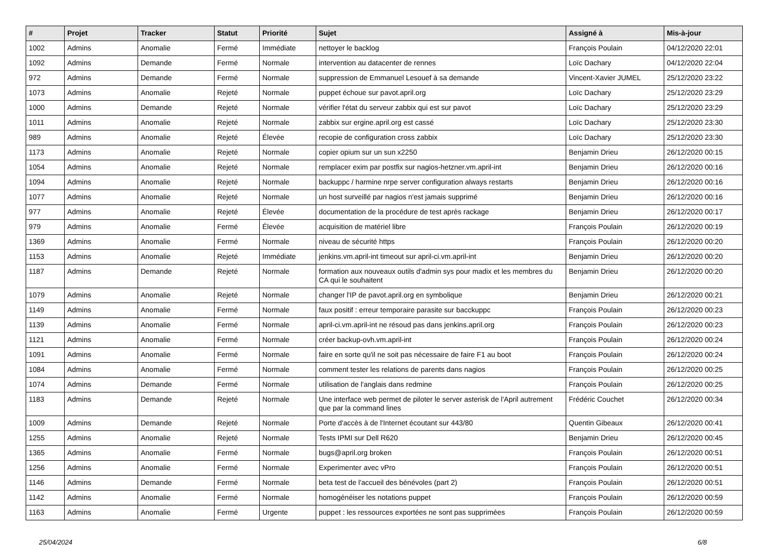| # | Projet | Tracker | Statut | Priorité | Sujet | Assigné à | Mis-à-jour |
| --- | --- | --- | --- | --- | --- | --- | --- |
| 1002 | Admins | Anomalie | Fermé | Immédiate | nettoyer le backlog | François Poulain | 04/12/2020 22:01 |
| 1092 | Admins | Demande | Fermé | Normale | intervention au datacenter de rennes | Loïc Dachary | 04/12/2020 22:04 |
| 972 | Admins | Demande | Fermé | Normale | suppression de Emmanuel Lesouef à sa demande | Vincent-Xavier JUMEL | 25/12/2020 23:22 |
| 1073 | Admins | Anomalie | Rejeté | Normale | puppet échoue sur pavot.april.org | Loïc Dachary | 25/12/2020 23:29 |
| 1000 | Admins | Demande | Rejeté | Normale | vérifier l'état du serveur zabbix qui est sur pavot | Loïc Dachary | 25/12/2020 23:29 |
| 1011 | Admins | Anomalie | Rejeté | Normale | zabbix sur ergine.april.org est cassé | Loïc Dachary | 25/12/2020 23:30 |
| 989 | Admins | Anomalie | Rejeté | Élevée | recopie de configuration cross zabbix | Loïc Dachary | 25/12/2020 23:30 |
| 1173 | Admins | Anomalie | Rejeté | Normale | copier opium sur un sun x2250 | Benjamin Drieu | 26/12/2020 00:15 |
| 1054 | Admins | Anomalie | Rejeté | Normale | remplacer exim par postfix sur nagios-hetzner.vm.april-int | Benjamin Drieu | 26/12/2020 00:16 |
| 1094 | Admins | Anomalie | Rejeté | Normale | backuppc / harmine nrpe server configuration always restarts | Benjamin Drieu | 26/12/2020 00:16 |
| 1077 | Admins | Anomalie | Rejeté | Normale | un host surveillé par nagios n'est jamais supprimé | Benjamin Drieu | 26/12/2020 00:16 |
| 977 | Admins | Anomalie | Rejeté | Élevée | documentation de la procédure de test après rackage | Benjamin Drieu | 26/12/2020 00:17 |
| 979 | Admins | Anomalie | Fermé | Élevée | acquisition de matériel libre | François Poulain | 26/12/2020 00:19 |
| 1369 | Admins | Anomalie | Fermé | Normale | niveau de sécurité https | François Poulain | 26/12/2020 00:20 |
| 1153 | Admins | Anomalie | Rejeté | Immédiate | jenkins.vm.april-int timeout sur april-ci.vm.april-int | Benjamin Drieu | 26/12/2020 00:20 |
| 1187 | Admins | Demande | Rejeté | Normale | formation aux nouveaux outils d'admin sys pour madix et les membres du CA qui le souhaitent | Benjamin Drieu | 26/12/2020 00:20 |
| 1079 | Admins | Anomalie | Rejeté | Normale | changer l'IP de pavot.april.org en symbolique | Benjamin Drieu | 26/12/2020 00:21 |
| 1149 | Admins | Anomalie | Fermé | Normale | faux positif : erreur temporaire parasite sur bacckuppc | François Poulain | 26/12/2020 00:23 |
| 1139 | Admins | Anomalie | Fermé | Normale | april-ci.vm.april-int ne résoud pas dans jenkins.april.org | François Poulain | 26/12/2020 00:23 |
| 1121 | Admins | Anomalie | Fermé | Normale | créer backup-ovh.vm.april-int | François Poulain | 26/12/2020 00:24 |
| 1091 | Admins | Anomalie | Fermé | Normale | faire en sorte qu'il ne soit pas nécessaire de faire F1 au boot | François Poulain | 26/12/2020 00:24 |
| 1084 | Admins | Anomalie | Fermé | Normale | comment tester les relations de parents dans nagios | François Poulain | 26/12/2020 00:25 |
| 1074 | Admins | Demande | Fermé | Normale | utilisation de l'anglais dans redmine | François Poulain | 26/12/2020 00:25 |
| 1183 | Admins | Demande | Rejeté | Normale | Une interface web permet de piloter le server asterisk de l'April autrement que par la command lines | Frédéric Couchet | 26/12/2020 00:34 |
| 1009 | Admins | Demande | Rejeté | Normale | Porte d'accès à de l'Internet écoutant sur 443/80 | Quentin Gibeaux | 26/12/2020 00:41 |
| 1255 | Admins | Anomalie | Rejeté | Normale | Tests IPMI sur Dell R620 | Benjamin Drieu | 26/12/2020 00:45 |
| 1365 | Admins | Anomalie | Fermé | Normale | bugs@april.org broken | François Poulain | 26/12/2020 00:51 |
| 1256 | Admins | Anomalie | Fermé | Normale | Experimenter avec vPro | François Poulain | 26/12/2020 00:51 |
| 1146 | Admins | Demande | Fermé | Normale | beta test de l'accueil des bénévoles (part 2) | François Poulain | 26/12/2020 00:51 |
| 1142 | Admins | Anomalie | Fermé | Normale | homogénéiser les notations puppet | François Poulain | 26/12/2020 00:59 |
| 1163 | Admins | Anomalie | Fermé | Urgente | puppet : les ressources exportées ne sont pas supprimées | François Poulain | 26/12/2020 00:59 |
25/04/2024 6/8